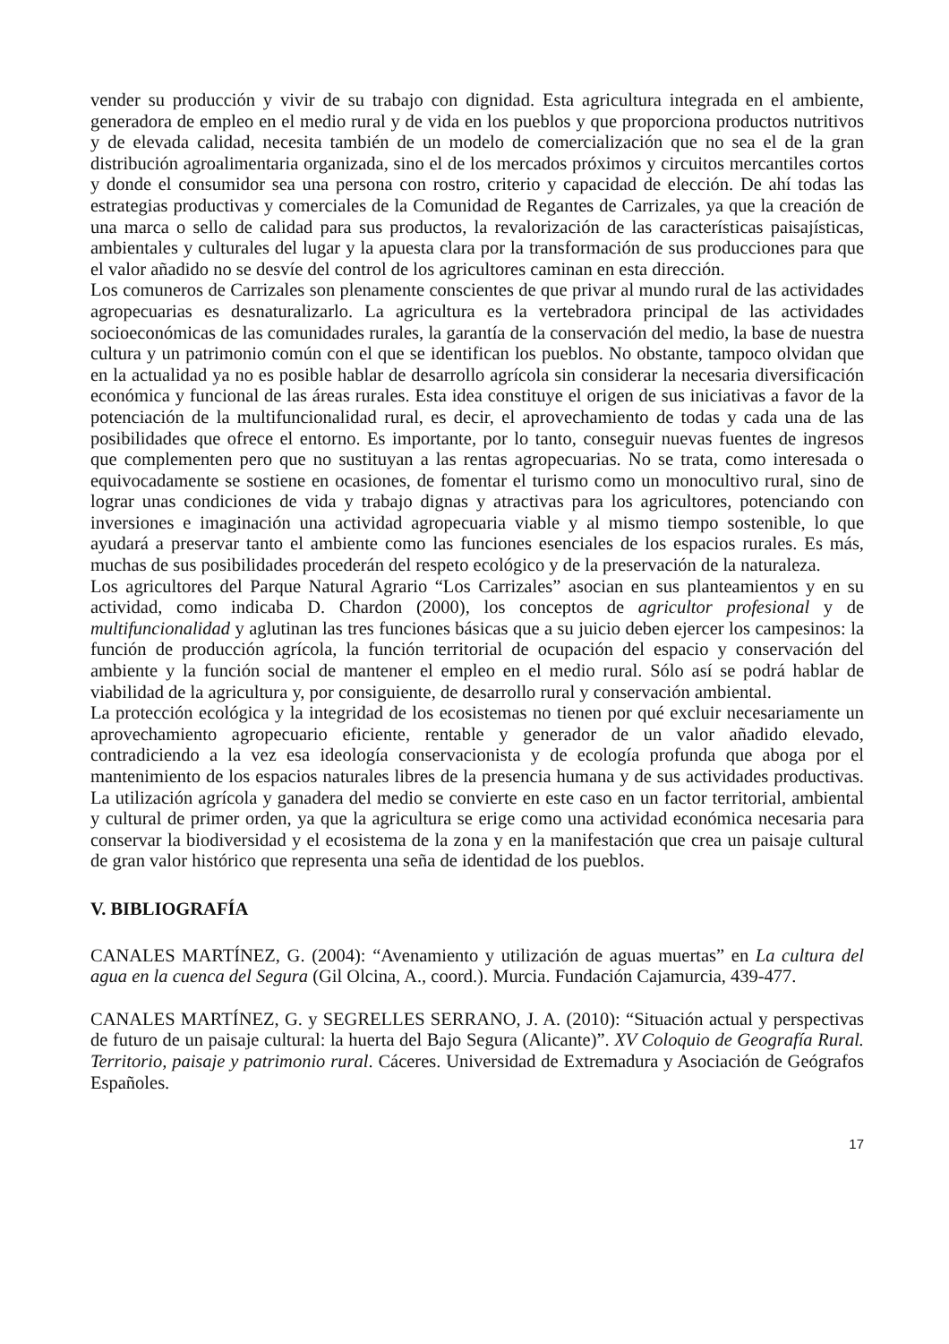vender su producción y vivir de su trabajo con dignidad. Esta agricultura integrada en el ambiente, generadora de empleo en el medio rural y de vida en los pueblos y que proporciona productos nutritivos y de elevada calidad, necesita también de un modelo de comercialización que no sea el de la gran distribución agroalimentaria organizada, sino el de los mercados próximos y circuitos mercantiles cortos y donde el consumidor sea una persona con rostro, criterio y capacidad de elección. De ahí todas las estrategias productivas y comerciales de la Comunidad de Regantes de Carrizales, ya que la creación de una marca o sello de calidad para sus productos, la revalorización de las características paisajísticas, ambientales y culturales del lugar y la apuesta clara por la transformación de sus producciones para que el valor añadido no se desvíe del control de los agricultores caminan en esta dirección.
Los comuneros de Carrizales son plenamente conscientes de que privar al mundo rural de las actividades agropecuarias es desnaturalizarlo. La agricultura es la vertebradora principal de las actividades socioeconómicas de las comunidades rurales, la garantía de la conservación del medio, la base de nuestra cultura y un patrimonio común con el que se identifican los pueblos. No obstante, tampoco olvidan que en la actualidad ya no es posible hablar de desarrollo agrícola sin considerar la necesaria diversificación económica y funcional de las áreas rurales. Esta idea constituye el origen de sus iniciativas a favor de la potenciación de la multifuncionalidad rural, es decir, el aprovechamiento de todas y cada una de las posibilidades que ofrece el entorno. Es importante, por lo tanto, conseguir nuevas fuentes de ingresos que complementen pero que no sustituyan a las rentas agropecuarias. No se trata, como interesada o equivocadamente se sostiene en ocasiones, de fomentar el turismo como un monocultivo rural, sino de lograr unas condiciones de vida y trabajo dignas y atractivas para los agricultores, potenciando con inversiones e imaginación una actividad agropecuaria viable y al mismo tiempo sostenible, lo que ayudará a preservar tanto el ambiente como las funciones esenciales de los espacios rurales. Es más, muchas de sus posibilidades procederán del respeto ecológico y de la preservación de la naturaleza.
Los agricultores del Parque Natural Agrario “Los Carrizales” asocian en sus planteamientos y en su actividad, como indicaba D. Chardon (2000), los conceptos de agricultor profesional y de multifuncionalidad y aglutinan las tres funciones básicas que a su juicio deben ejercer los campesinos: la función de producción agrícola, la función territorial de ocupación del espacio y conservación del ambiente y la función social de mantener el empleo en el medio rural. Sólo así se podrá hablar de viabilidad de la agricultura y, por consiguiente, de desarrollo rural y conservación ambiental.
La protección ecológica y la integridad de los ecosistemas no tienen por qué excluir necesariamente un aprovechamiento agropecuario eficiente, rentable y generador de un valor añadido elevado, contradiciendo a la vez esa ideología conservacionista y de ecología profunda que aboga por el mantenimiento de los espacios naturales libres de la presencia humana y de sus actividades productivas. La utilización agrícola y ganadera del medio se convierte en este caso en un factor territorial, ambiental y cultural de primer orden, ya que la agricultura se erige como una actividad económica necesaria para conservar la biodiversidad y el ecosistema de la zona y en la manifestación que crea un paisaje cultural de gran valor histórico que representa una seña de identidad de los pueblos.
V. BIBLIOGRAFÍA
CANALES MARTÍNEZ, G. (2004): “Avenamiento y utilización de aguas muertas” en La cultura del agua en la cuenca del Segura (Gil Olcina, A., coord.). Murcia. Fundación Cajamurcia, 439-477.
CANALES MARTÍNEZ, G. y SEGRELLES SERRANO, J. A. (2010): “Situación actual y perspectivas de futuro de un paisaje cultural: la huerta del Bajo Segura (Alicante)”. XV Coloquio de Geografía Rural. Territorio, paisaje y patrimonio rural. Cáceres. Universidad de Extremadura y Asociación de Geógrafos Españoles.
17